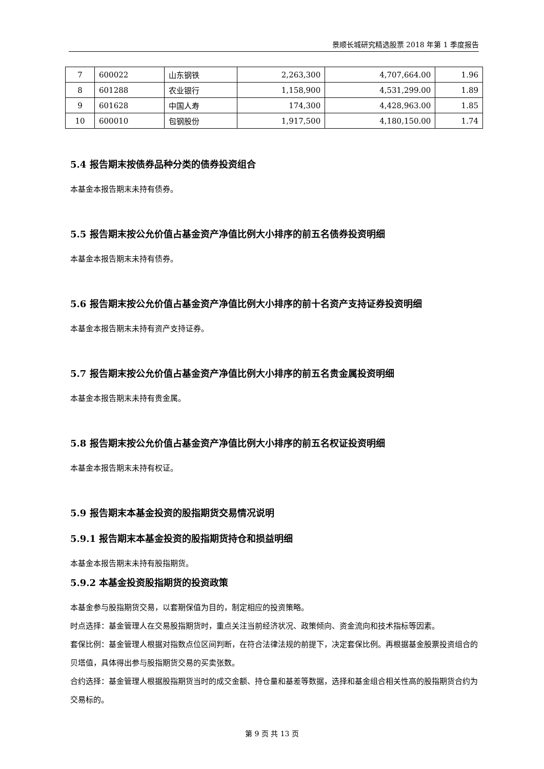景顺长城研究精选股票 2018 年第 1 季度报告
| 7 | 600022 | 山东钢铁 | 2,263,300 | 4,707,664.00 | 1.96 |
| 8 | 601288 | 农业银行 | 1,158,900 | 4,531,299.00 | 1.89 |
| 9 | 601628 | 中国人寿 | 174,300 | 4,428,963.00 | 1.85 |
| 10 | 600010 | 包钢股份 | 1,917,500 | 4,180,150.00 | 1.74 |
5.4 报告期末按债券品种分类的债券投资组合
本基金本报告期末未持有债券。
5.5 报告期末按公允价值占基金资产净值比例大小排序的前五名债券投资明细
本基金本报告期末未持有债券。
5.6 报告期末按公允价值占基金资产净值比例大小排序的前十名资产支持证券投资明细
本基金本报告期末未持有资产支持证券。
5.7 报告期末按公允价值占基金资产净值比例大小排序的前五名贵金属投资明细
本基金本报告期末未持有贵金属。
5.8 报告期末按公允价值占基金资产净值比例大小排序的前五名权证投资明细
本基金本报告期末未持有权证。
5.9 报告期末本基金投资的股指期货交易情况说明
5.9.1 报告期末本基金投资的股指期货持仓和损益明细
本基金本报告期末未持有股指期货。
5.9.2 本基金投资股指期货的投资政策
本基金参与股指期货交易，以套期保值为目的，制定相应的投资策略。
时点选择：基金管理人在交易股指期货时，重点关注当前经济状况、政策倾向、资金流向和技术指标等因素。
套保比例：基金管理人根据对指数点位区间判断，在符合法律法规的前提下，决定套保比例。再根据基金股票投资组合的贝塔值，具体得出参与股指期货交易的买卖张数。
合约选择：基金管理人根据股指期货当时的成交金额、持仓量和基差等数据，选择和基金组合相关性高的股指期货合约为交易标的。
第 9 页 共 13 页